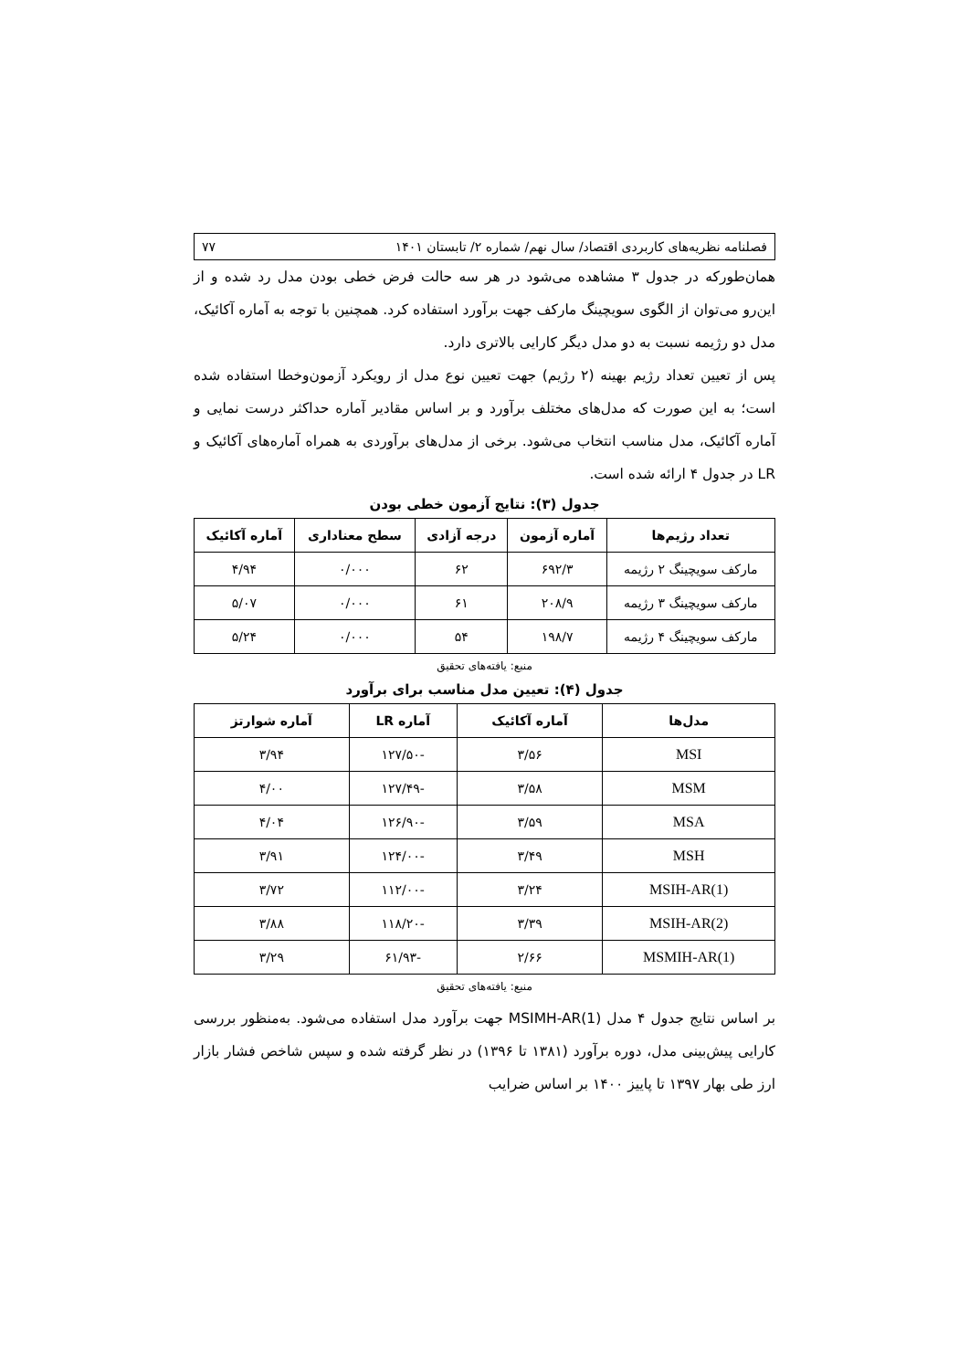فصلنامه نظریه‌های کاربردی اقتصاد/ سال نهم/ شماره ۲/ تابستان ۱۴۰۱ ۷۷
همان‌طورکه در جدول ۳ مشاهده می‌شود در هر سه حالت فرض خطی بودن مدل رد شده و از این‌رو می‌توان از الگوی سویچینگ مارکف جهت برآورد استفاده کرد. همچنین با توجه به آماره آکائیک، مدل دو رژیمه نسبت به دو مدل دیگر کارایی بالاتری دارد.
پس از تعیین تعداد رژیم بهینه (۲ رژیم) جهت تعیین نوع مدل از رویکرد آزمون‌وخطا استفاده شده است؛ به این صورت که مدل‌های مختلف برآورد و بر اساس مقادیر آماره حداکثر درست نمایی و آماره آکائیک، مدل مناسب انتخاب می‌شود. برخی از مدل‌های برآوردی به همراه آماره‌های آکائیک و LR در جدول ۴ ارائه شده است.
جدول (۳): نتایج آزمون خطی بودن
| تعداد رژیم‌ها | آماره آزمون | درجه آزادی | سطح معناداری | آماره آکائیک |
| --- | --- | --- | --- | --- |
| مارکف سویچینگ ۲ رژیمه | ۶۹۲/۳ | ۶۲ | ۰/۰۰۰ | ۴/۹۴ |
| مارکف سویچینگ ۳ رژیمه | ۲۰۸/۹ | ۶۱ | ۰/۰۰۰ | ۵/۰۷ |
| مارکف سویچینگ ۴ رژیمه | ۱۹۸/۷ | ۵۴ | ۰/۰۰۰ | ۵/۲۴ |
منبع: یافته‌های تحقیق
جدول (۴): تعیین مدل مناسب برای برآورد
| مدل‌ها | آماره آکائیک | آماره LR | آماره شوارتز |
| --- | --- | --- | --- |
| MSI | ۳/۵۶ | -۱۲۷/۵۰ | ۳/۹۴ |
| MSM | ۳/۵۸ | -۱۲۷/۴۹ | ۴/۰۰ |
| MSA | ۳/۵۹ | -۱۲۶/۹۰ | ۴/۰۴ |
| MSH | ۳/۴۹ | -۱۲۴/۰۰ | ۳/۹۱ |
| MSIH-AR(1) | ۳/۲۴ | -۱۱۲/۰۰ | ۳/۷۲ |
| MSIH-AR(2) | ۳/۳۹ | -۱۱۸/۲۰ | ۳/۸۸ |
| MSMIH-AR(1) | ۲/۶۶ | -۶۱/۹۳ | ۳/۲۹ |
منبع: یافته‌های تحقیق
بر اساس نتایج جدول ۴ مدل MSIMH-AR(1) جهت برآورد مدل استفاده می‌شود. به‌منظور بررسی کارایی پیش‌بینی مدل، دوره برآورد (۱۳۸۱ تا ۱۳۹۶) در نظر گرفته شده و سپس شاخص فشار بازار ارز طی بهار ۱۳۹۷ تا پاییز ۱۴۰۰ بر اساس ضرایب